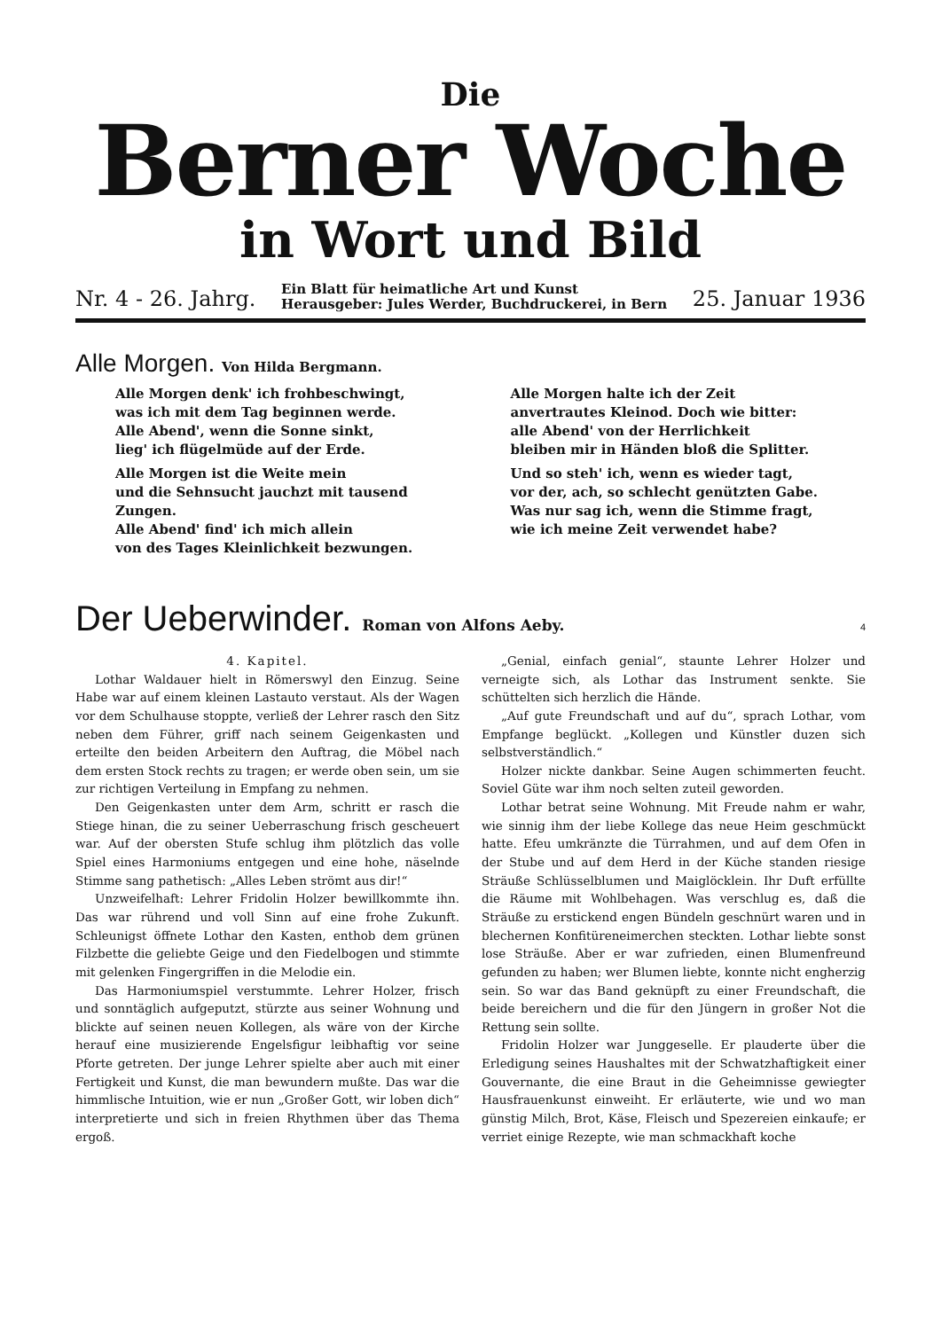Die
Berner Woche
in Wort und Bild
Nr. 4 - 26. Jahrg.
Ein Blatt für heimatliche Art und Kunst
Herausgeber: Jules Werder, Buchdruckerei, in Bern
25. Januar 1936
Alle Morgen. Von Hilda Bergmann.
Alle Morgen denk' ich frohbeschwingt,
was ich mit dem Tag beginnen werde.
Alle Abend', wenn die Sonne sinkt,
lieg' ich flügelmüde auf der Erde.
Alle Morgen ist die Weite mein
und die Sehnsucht jauchzt mit tausend Zungen.
Alle Abend' find' ich mich allein
von des Tages Kleinlichkeit bezwungen.
Alle Morgen halte ich der Zeit
anvertrautes Kleinod. Doch wie bitter:
alle Abend' von der Herrlichkeit
bleiben mir in Händen bloß die Splitter.
Und so steh' ich, wenn es wieder tagt,
vor der, ach, so schlecht genützten Gabe.
Was nur sag ich, wenn die Stimme fragt,
wie ich meine Zeit verwendet habe?
Der Ueberwinder. Roman von Alfons Aeby. 4
4. Kapitel.
Lothar Waldauer hielt in Römerswyl den Einzug. Seine Habe war auf einem kleinen Lastauto verstaut. Als der Wagen vor dem Schulhause stoppte, verließ der Lehrer rasch den Sitz neben dem Führer, griff nach seinem Geigenkasten und erteilte den beiden Arbeitern den Auftrag, die Möbel nach dem ersten Stock rechts zu tragen; er werde oben sein, um sie zur richtigen Verteilung in Empfang zu nehmen.
Den Geigenkasten unter dem Arm, schritt er rasch die Stiege hinan, die zu seiner Ueberraschung frisch gescheuert war. Auf der obersten Stufe schlug ihm plötzlich das volle Spiel eines Harmoniums entgegen und eine hohe, näselnde Stimme sang pathetisch: „Alles Leben strömt aus dir!“
Unzweifelhaft: Lehrer Fridolin Holzer bewillkommte ihn. Das war rührend und voll Sinn auf eine frohe Zukunft. Schleunigst öffnete Lothar den Kasten, enthob dem grünen Filzbette die geliebte Geige und den Fiedelbogen und stimmte mit gelenken Fingergriffen in die Melodie ein.
Das Harmoniumspiel verstummte. Lehrer Holzer, frisch und sonntäglich aufgeputzt, stürzte aus seiner Wohnung und blickte auf seinen neuen Kollegen, als wäre von der Kirche herauf eine musizierende Engelsfigur leibhaftig vor seine Pforte getreten. Der junge Lehrer spielte aber auch mit einer Fertigkeit und Kunst, die man bewundern mußte. Das war die himmlische Intuition, wie er nun „Großer Gott, wir loben dich“ interpretierte und sich in freien Rhythmen über das Thema ergoß.
„Genial, einfach genial“, staunte Lehrer Holzer und verneigte sich, als Lothar das Instrument senkte. Sie schüttelten sich herzlich die Hände.
„Auf gute Freundschaft und auf du“, sprach Lothar, vom Empfange beglückt. „Kollegen und Künstler duzen sich selbstverständlich.“
Holzer nickte dankbar. Seine Augen schimmerten feucht. Soviel Güte war ihm noch selten zuteil geworden.
Lothar betrat seine Wohnung. Mit Freude nahm er wahr, wie sinnig ihm der liebe Kollege das neue Heim geschmückt hatte. Efeu umkränzte die Türrahmen, und auf dem Ofen in der Stube und auf dem Herd in der Küche standen riesige Sträuße Schlüsselblumen und Maiglöcklein. Ihr Duft erfüllte die Räume mit Wohlbehagen. Was verschlug es, daß die Sträuße zu erstickend engen Bündeln geschnürt waren und in blechernen Konfitüreneimerchen steckten. Lothar liebte sonst lose Sträuße. Aber er war zufrieden, einen Blumenfreund gefunden zu haben; wer Blumen liebte, konnte nicht engherzig sein. So war das Band geknüpft zu einer Freundschaft, die beide bereichern und die für den Jüngern in großer Not die Rettung sein sollte.
Fridolin Holzer war Junggeselle. Er plauderte über die Erledigung seines Haushaltes mit der Schwatzhaftigkeit einer Gouvernante, die eine Braut in die Geheimnisse gewiegter Hausfrauenkunst einweiht. Er erläuterte, wie und wo man günstig Milch, Brot, Käse, Fleisch und Spezereien einkaufe; er verriet einige Rezepte, wie man schmackhaft koche